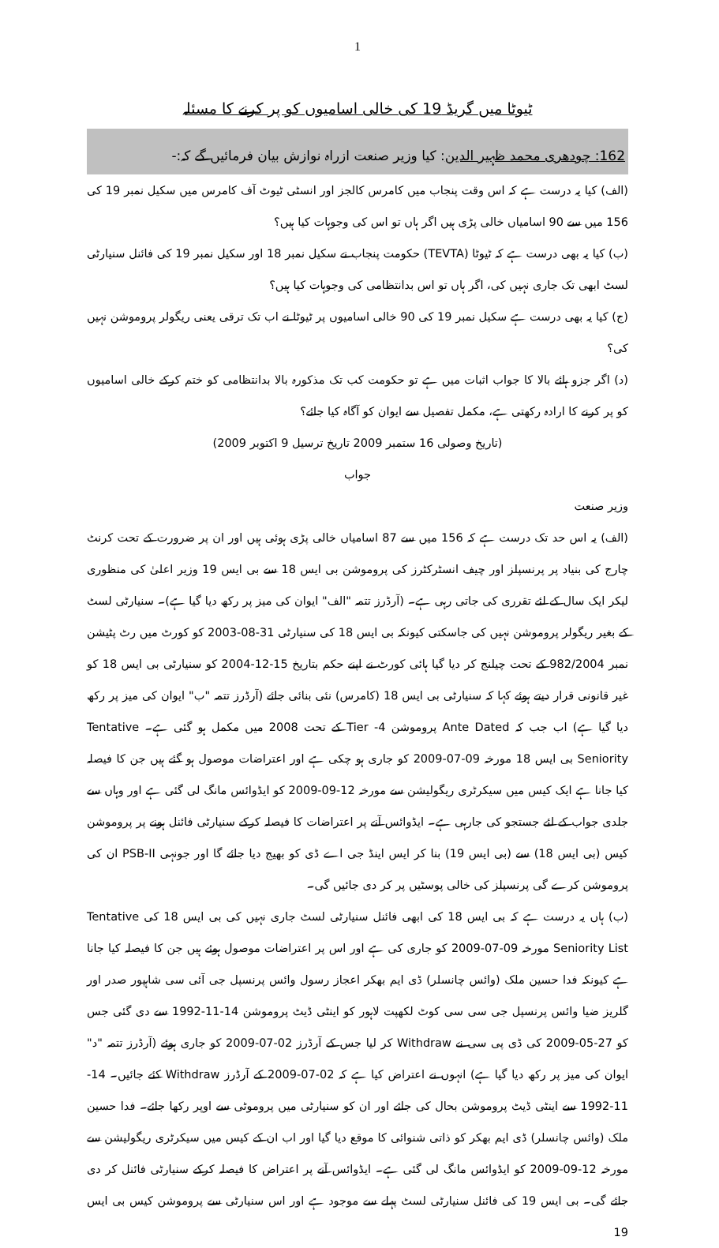1
ٹیوٹا میں گریڈ 19 کی خالی اسامیوں کو پر کرنے کا مسئلہ
162: چودھری محمد ظہیر الدین: کیا وزیر صنعت ازراہ نوازش بیان فرمائیں گے کہ:-
(الف) کیا یہ درست ہے کہ اس وقت پنجاب میں کامرس کالجز اور انسٹی ٹیوٹ آف کامرس میں سکیل نمبر 19 کی 156 میں سے 90 اسامیاں خالی پڑی ہیں اگر ہاں تو اس کی وجوہات کیا ہیں؟
(ب) کیا یہ بھی درست ہے کہ ٹیوٹا (TEVTA) حکومت پنجاب نے سکیل نمبر 18 اور سکیل نمبر 19 کی فائنل سنیارٹی لسٹ ابھی تک جاری نہیں کی، اگر ہاں تو اس بدانتظامی کی وجوہات کیا ہیں؟
(ج) کیا یہ بھی درست ہے سکیل نمبر 19 کی 90 خالی اسامیوں پر ٹیوٹا نے اب تک ترقی یعنی ریگولر پروموشن نہیں کی؟
(د) اگر جزو ہائے بالا کا جواب اثبات میں ہے تو حکومت کب تک مذکورہ بالا بدانتظامی کو ختم کرکے خالی اسامیوں کو پر کرنے کا ارادہ رکھتی ہے، مکمل تفصیل سے ایوان کو آگاہ کیا جائے؟
(تاریخ وصولی 16 ستمبر 2009 تاریخ ترسیل 9 اکتوبر 2009)
جواب
وزیر صنعت
(الف) یہ اس حد تک درست ہے کہ 156 میں سے 87 اسامیاں خالی پڑی ہوئی ہیں اور ان پر ضرورت کے تحت کرنٹ چارج کی بنیاد پر پرنسپلز اور چیف انسٹرکٹرز کی پروموشن بی ایس 18 سے بی ایس 19 وزیر اعلیٰ کی منظوری لیکر ایک سال کے لئے تقرری کی جاتی رہی ہے۔ (آرڈرز تتمہ "الف" ایوان کی میز پر رکھ دیا گیا ہے)۔ سنیارٹی لسٹ کے بغیر ریگولر پروموشن نہیں کی جاسکتی کیونکہ بی ایس 18 کی سنیارٹی 31-08-2003 کو کورٹ میں رٹ پٹیشن نمبر 982/2004 کے تحت چیلنج کر دیا گیا ہائی کورٹ نے اپنے حکم بتاریخ 15-12-2004 کو سنیارٹی بی ایس 18 کو غیر قانونی قرار دیتے ہوئے کہا کہ سنیارٹی بی ایس 18 (کامرس) نئی بنائی جائے (آرڈرز تتمہ "ب" ایوان کی میز پر رکھ دیا گیا ہے) اب جب کہ Ante Dated پروموشن Tier -4 کے تحت 2008 میں مکمل ہو گئی ہے۔ Tentative Seniority بی ایس 18 مورخہ 09-07-2009 کو جاری ہو چکی ہے اور اعتراضات موصول ہو گئے ہیں جن کا فیصلہ کیا جانا ہے ایک کیس میں سیکرٹری ریگولیشن سے مورخہ 12-09-2009 کو ایڈوائس مانگ لی گئی ہے اور وہاں سے جلدی جواب کے لئے جستجو کی جارہی ہے۔ ایڈوائس آنے پر اعتراضات کا فیصلہ کرکے سنیارٹی فائنل ہونے پر پروموشن کیس (بی ایس 18) سے (بی ایس 19) بنا کر ایس اینڈ جی اے ڈی کو بھیج دیا جائے گا اور جونہی PSB-II ان کی پروموشن کرے گی پرنسپلز کی خالی پوسٹیں پر کر دی جائیں گی۔
(ب) ہاں یہ درست ہے کہ بی ایس 18 کی ابھی فائنل سنیارٹی لسٹ جاری نہیں کی بی ایس 18 کی Tentative Seniority List مورخہ 09-07-2009 کو جاری کی ہے اور اس پر اعتراضات موصول ہوئے ہیں جن کا فیصلہ کیا جانا ہے کیونکہ فدا حسین ملک (وائس چانسلر) ڈی ایم بھکر اعجاز رسول وائس پرنسپل جی آئی سی شاہپور صدر اور گلریز ضیا وائس پرنسپل جی سی سی کوٹ لکھپت لاہور کو اینٹی ڈیٹ پروموشن 14-11-1992 سے دی گئی جس کو 27-05-2009 کی ڈی پی سی نے Withdraw کر لیا جس کے آرڈرز 02-07-2009 کو جاری ہوئے (آرڈرز تتمہ "د" ایوان کی میز پر رکھ دیا گیا ہے) انہوں نے اعتراض کیا ہے کہ 02-07-2009 کے آرڈرز Withdraw کئے جائیں۔ 14-11-1992 سے اینٹی ڈیٹ پروموشن بحال کی جائے اور ان کو سنیارٹی میں پروموٹی سے اوپر رکھا جائے۔ فدا حسین ملک (وائس چانسلر) ڈی ایم بھکر کو ذاتی شنوائی کا موقع دیا گیا اور اب ان کے کیس میں سیکرٹری ریگولیشن سے مورخہ 12-09-2009 کو ایڈوائس مانگ لی گئی ہے۔ ایڈوائس آنے پر اعتراض کا فیصلہ کرکے سنیارٹی فائنل کر دی جائے گی۔ بی ایس 19 کی فائنل سنیارٹی لسٹ پہلے سے موجود ہے اور اس سنیارٹی سے پروموشن کیس بی ایس 19